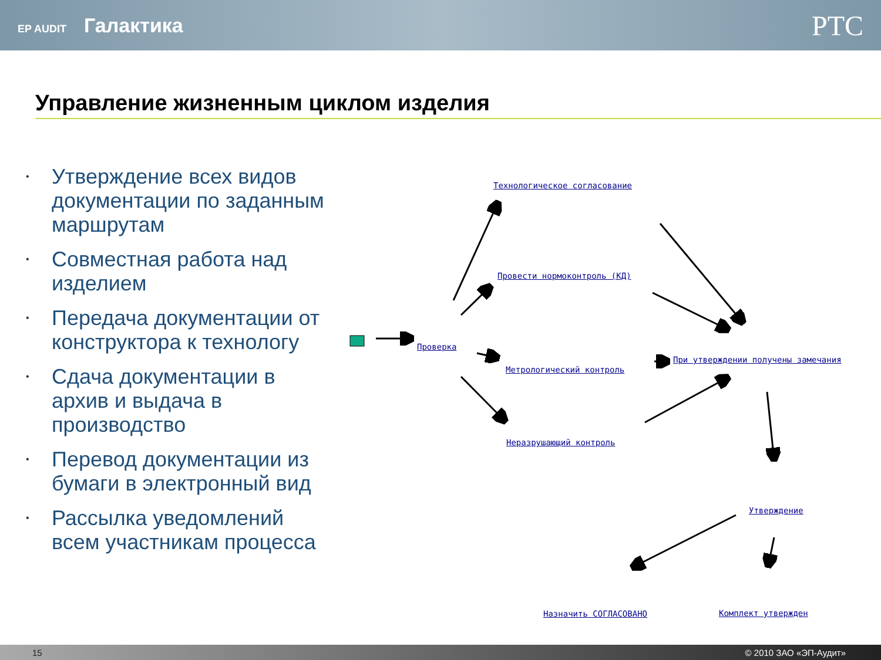EP AUDIT Галактика
PTC
Управление жизненным циклом изделия
• Утверждение всех видов документации по заданным маршрутам
• Совместная работа над изделием
• Передача документации от конструктора к технологу
• Сдача документации в архив и выдача в производство
• Перевод документации из бумаги в электронный вид
• Рассылка уведомлений всем участникам процесса
Технологическое согласование
Провести нормоконтроль (КД)
Проверка
Метрологический контроль
При утверждении получены замечания
Неразрушающий контроль
Утверждение
Назначить СОГЛАСОВАНО Комплект утвержден
15 © 2010 ЗАО «ЭП-Аудит»